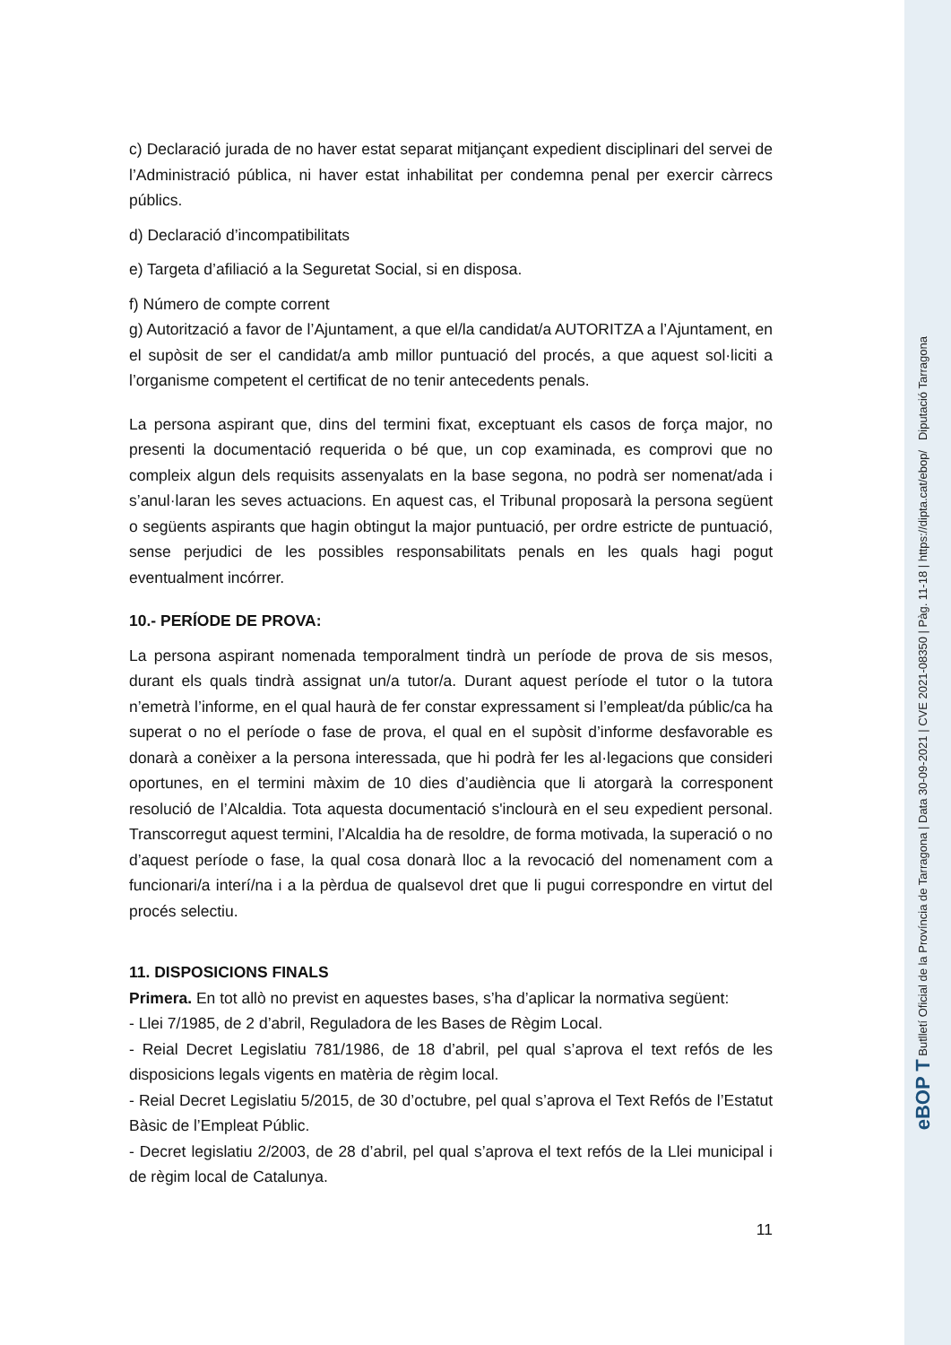c) Declaració jurada de no haver estat separat mitjançant expedient disciplinari del servei de l’Administració pública, ni haver estat inhabilitat per condemna penal per exercir càrrecs públics.
d) Declaració d’incompatibilitats
e) Targeta d’afiliació a la Seguretat Social, si en disposa.
f) Número de compte corrent
g) Autorització a favor de l’Ajuntament, a que el/la candidat/a AUTORITZA a l’Ajuntament, en el supòsit de ser el candidat/a amb millor puntuació del procés, a que aquest sol·liciti a l’organisme competent el certificat de no tenir antecedents penals.
La persona aspirant que, dins del termini fixat, exceptuant els casos de força major, no presenti la documentació requerida o bé que, un cop examinada, es comprovi que no compleix algun dels requisits assenyalats en la base segona, no podrà ser nomenat/ada i s’anul·laran les seves actuacions. En aquest cas, el Tribunal proposarà la persona següent o següents aspirants que hagin obtingut la major puntuació, per ordre estricte de puntuació, sense perjudici de les possibles responsabilitats penals en les quals hagi pogut eventualment incórrer.
10.- PERÍODE DE PROVA:
La persona aspirant nomenada temporalment tindrà un període de prova de sis mesos, durant els quals tindrà assignat un/a tutor/a. Durant aquest període el tutor o la tutora n’emetrà l’informe, en el qual haurà de fer constar expressament si l’empleat/da públic/ca ha superat o no el període o fase de prova, el qual en el supòsit d’informe desfavorable es donarà a conèixer a la persona interessada, que hi podrà fer les al·legacions que consideri oportunes, en el termini màxim de 10 dies d’audiència que li atorgarà la corresponent resolució de l’Alcaldia. Tota aquesta documentació s'inclourà en el seu expedient personal. Transcorregut aquest termini, l’Alcaldia ha de resoldre, de forma motivada, la superació o no d’aquest període o fase, la qual cosa donarà lloc a la revocació del nomenament com a funcionari/a interí/na i a la pèrdua de qualsevol dret que li pugui correspondre en virtut del procés selectiu.
11. DISPOSICIONS FINALS
Primera. En tot allò no previst en aquestes bases, s’ha d’aplicar la normativa següent:
- Llei 7/1985, de 2 d’abril, Reguladora de les Bases de Règim Local.
- Reial Decret Legislatiu 781/1986, de 18 d’abril, pel qual s’aprova el text refós de les disposicions legals vigents en matèria de règim local.
- Reial Decret Legislatiu 5/2015, de 30 d’octubre, pel qual s’aprova el Text Refós de l’Estatut Bàsic de l’Empleat Públic.
- Decret legislatiu 2/2003, de 28 d’abril, pel qual s’aprova el text refós de la Llei municipal i de règim local de Catalunya.
11
eBOP T Butlletí Oficial de la Província de Tarragona | Data 30-09-2021 | CVE 2021-08350 | Pàg. 11-18 | https://dipta.cat/ebop/ Diputació Tarragona